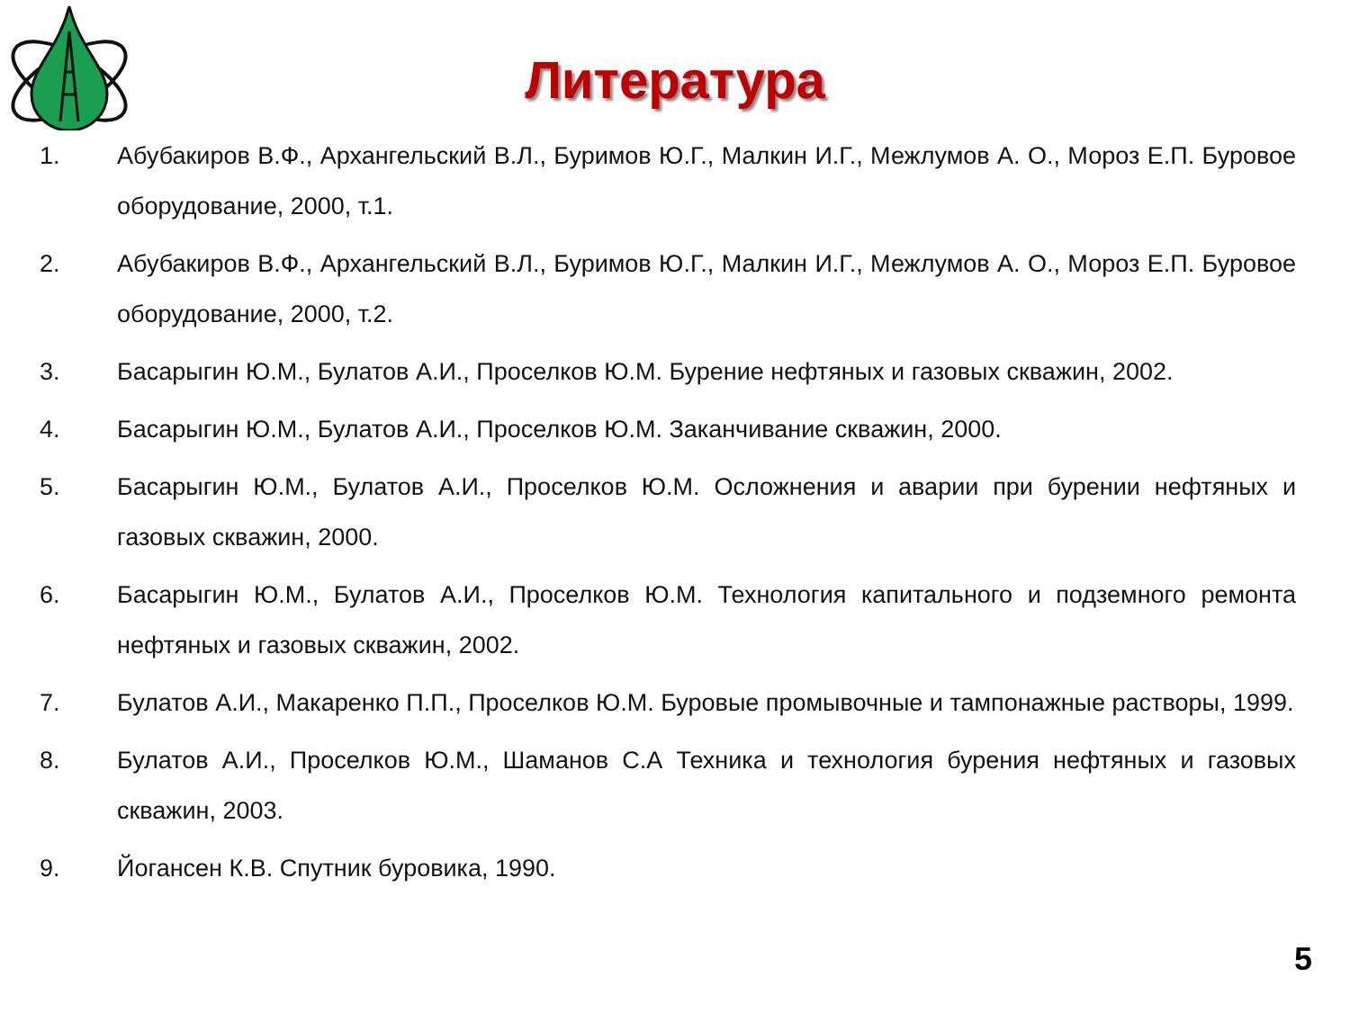Литература
1. Абубакиров В.Ф., Архангельский В.Л., Буримов Ю.Г., Малкин И.Г., Межлумов А. О., Мороз Е.П. Буровое оборудование, 2000, т.1.
2. Абубакиров В.Ф., Архангельский В.Л., Буримов Ю.Г., Малкин И.Г., Межлумов А. О., Мороз Е.П. Буровое оборудование, 2000, т.2.
3. Басарыгин Ю.М., Булатов А.И., Проселков Ю.М. Бурение нефтяных и газовых скважин, 2002.
4. Басарыгин Ю.М., Булатов А.И., Проселков Ю.М. Заканчивание скважин, 2000.
5. Басарыгин Ю.М., Булатов А.И., Проселков Ю.М. Осложнения и аварии при бурении нефтяных и газовых скважин, 2000.
6. Басарыгин Ю.М., Булатов А.И., Проселков Ю.М. Технология капитального и подземного ремонта нефтяных и газовых скважин, 2002.
7. Булатов А.И., Макаренко П.П., Проселков Ю.М. Буровые промывочные и тампонажные растворы, 1999.
8. Булатов А.И., Проселков Ю.М., Шаманов С.А Техника и технология бурения нефтяных и газовых скважин, 2003.
9. Йогансен К.В. Спутник буровика, 1990.
5